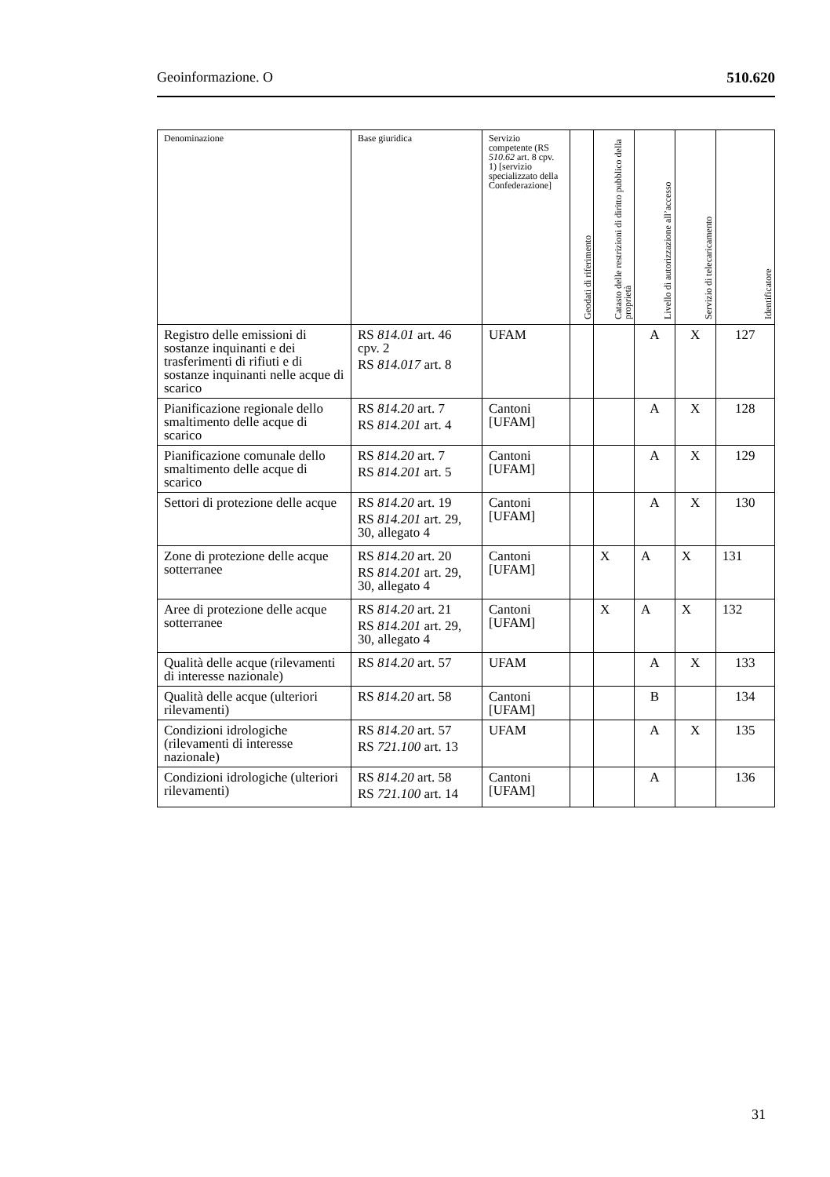Geoinformazione. O 510.620
| Denominazione | Base giuridica | Servizio competente (RS 510.62 art. 8 cpv. 1) [servizio specializzato della Confe­derazione] | Geodati di riferimento | Catasto delle restrizioni di diritto pubblico della proprietà | Livello di autorizzazione all’accesso | Servizio di telecaricamento | Identificatore |
| --- | --- | --- | --- | --- | --- | --- | --- |
| Registro delle emissioni di sostanze inquinanti e dei trasferimenti di rifiuti e di sostanze inquinanti nelle acque di scarico | RS 814.01 art. 46 cpv. 2 RS 814.017 art. 8 | UFAM | | | A | X | 127 |
| Pianificazione regionale dello smaltimento delle acque di scarico | RS 814.20 art. 7 RS 814.201 art. 4 | Cantoni [UFAM] | | | A | X | 128 |
| Pianificazione comunale dello smaltimento delle acque di scarico | RS 814.20 art. 7 RS 814.201 art. 5 | Cantoni [UFAM] | | | A | X | 129 |
| Settori di protezione delle acque | RS 814.20 art. 19 RS 814.201 art. 29, 30, allegato 4 | Cantoni [UFAM] | | | A | X | 130 |
| Zone di protezione delle acque sotterranee | RS 814.20 art. 20 RS 814.201 art. 29, 30, allegato 4 | Cantoni [UFAM] | | X | A | X | 131 |
| Aree di protezione delle acque sotterranee | RS 814.20 art. 21 RS 814.201 art. 29, 30, allegato 4 | Cantoni [UFAM] | | X | A | X | 132 |
| Qualità delle acque (rilevamenti di interesse nazionale) | RS 814.20 art. 57 | UFAM | | | A | X | 133 |
| Qualità delle acque (ulteriori rilevamenti) | RS 814.20 art. 58 | Cantoni [UFAM] | | | B | | 134 |
| Condizioni idrologiche (rilevamenti di interesse nazionale) | RS 814.20 art. 57 RS 721.100 art. 13 | UFAM | | | A | X | 135 |
| Condizioni idrologiche (ulteriori rilevamenti) | RS 814.20 art. 58 RS 721.100 art. 14 | Cantoni [UFAM] | | | A | | 136 |
31